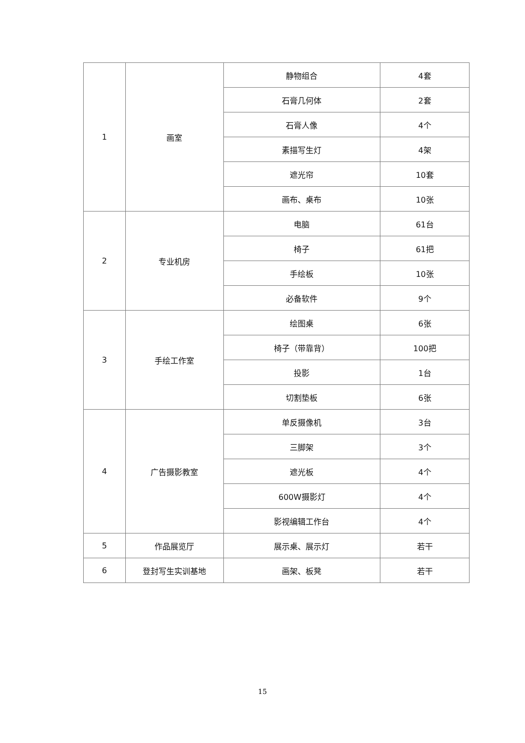| 1 | 画室 | 静物组合 | 4套 |
| | | 石膏几何体 | 2套 |
| | | 石膏人像 | 4个 |
| | | 素描写生灯 | 4架 |
| | | 遮光帘 | 10套 |
| | | 画布、桌布 | 10张 |
| 2 | 专业机房 | 电脑 | 61台 |
| | | 椅子 | 61把 |
| | | 手绘板 | 10张 |
| | | 必备软件 | 9个 |
| 3 | 手绘工作室 | 绘图桌 | 6张 |
| | | 椅子（带靠背） | 100把 |
| | | 投影 | 1台 |
| | | 切割垫板 | 6张 |
| 4 | 广告摄影教室 | 单反摄像机 | 3台 |
| | | 三脚架 | 3个 |
| | | 遮光板 | 4个 |
| | | 600W摄影灯 | 4个 |
| | | 影视编辑工作台 | 4个 |
| 5 | 作品展览厅 | 展示桌、展示灯 | 若干 |
| 6 | 登封写生实训基地 | 画架、板凳 | 若干 |
15